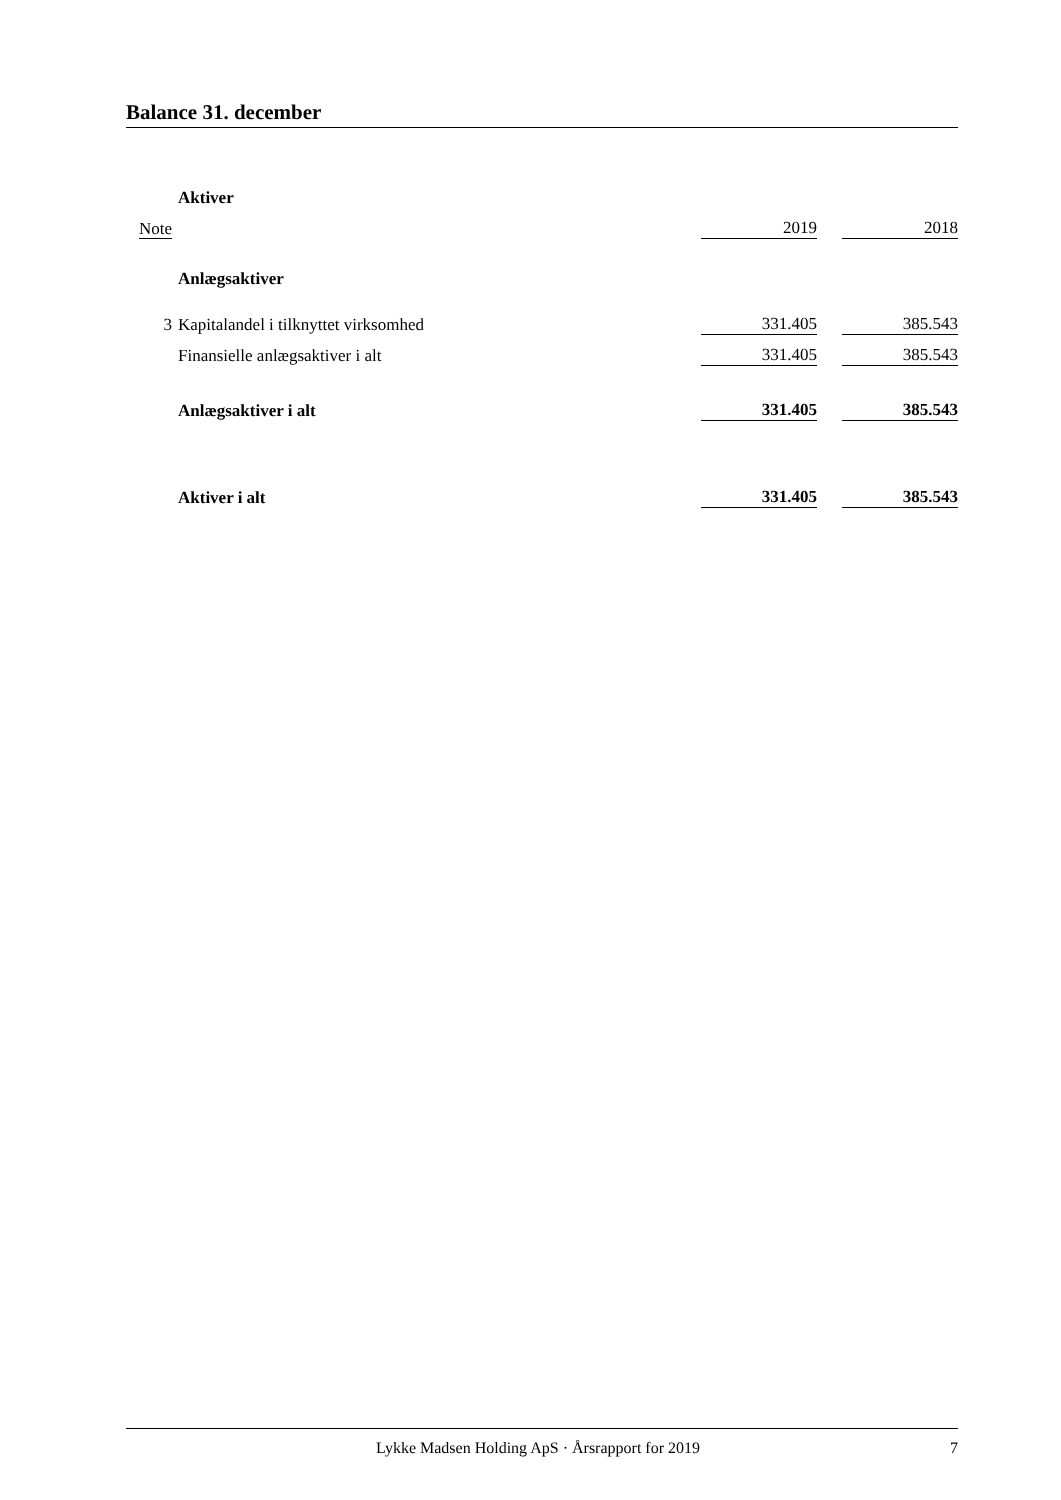Balance 31. december
| | Aktiver | | | |
| Note | | 2019 | | 2018 |
| | Anlægsaktiver | | | |
| 3 | Kapitalandel i tilknyttet virksomhed | 331.405 | | 385.543 |
| | Finansielle anlægsaktiver i alt | 331.405 | | 385.543 |
| | Anlægsaktiver i alt | 331.405 | | 385.543 |
| | Aktiver i alt | 331.405 | | 385.543 |
Lykke Madsen Holding ApS · Årsrapport for 2019 7